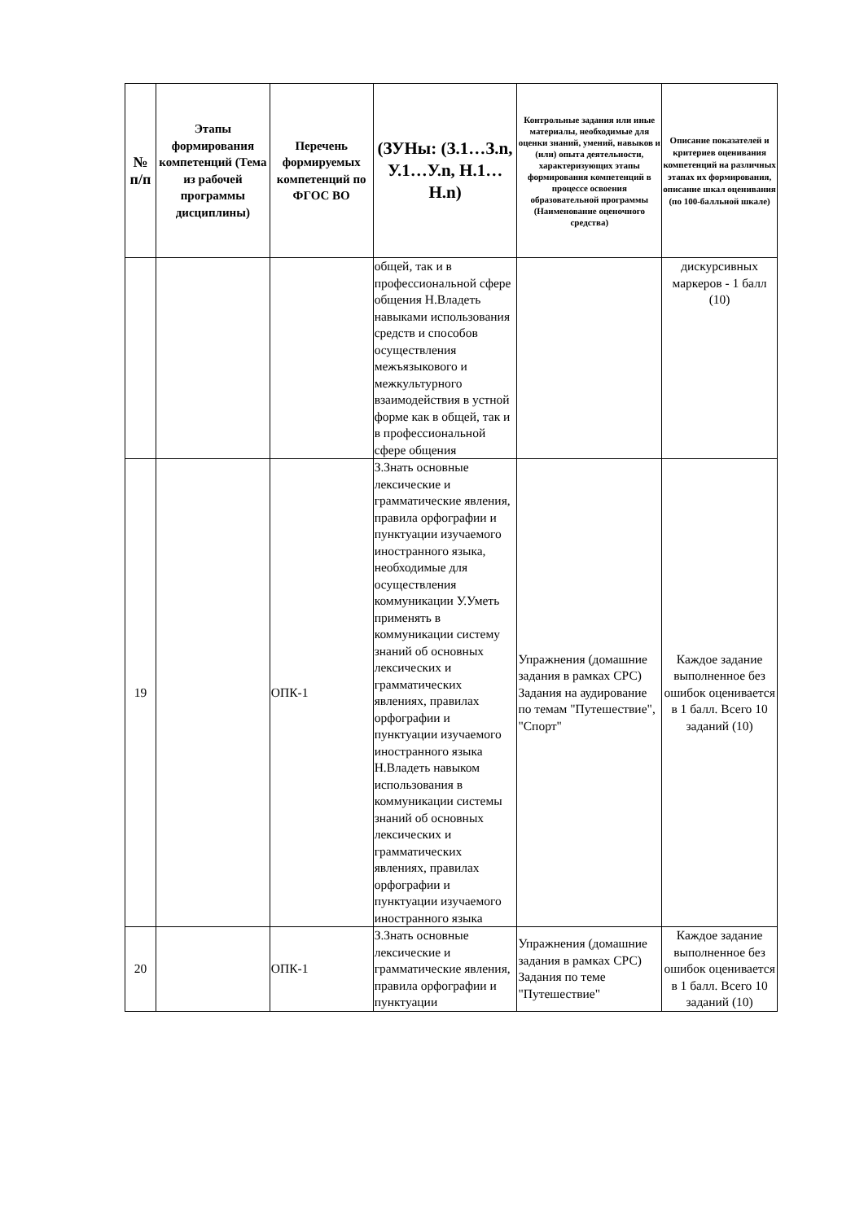| № п/п | Этапы формирования компетенций (Тема из рабочей программы дисциплины) | Перечень формируемых компетенций по ФГОС ВО | (ЗУНы: (З.1…З.n, У.1…У.n, Н.1…Н.n) | Контрольные задания или иные материалы, необходимые для оценки знаний, умений, навыков и (или) опыта деятельности, характеризующих этапы формирования компетенций в процессе освоения образовательной программы (Наименование оценочного средства) | Описание показателей и критериев оценивания компетенций на различных этапах их формирования, описание шкал оценивания (по 100-балльной шкале) |
| --- | --- | --- | --- | --- | --- |
| | | | общей, так и в профессиональной сфере общения Н.Владеть навыками использования средств и способов осуществления межъязыкового и межкультурного взаимодействия в устной форме как в общей, так и в профессиональной сфере общения | | дискурсивных маркеров - 1 балл (10) |
| 19 | | ОПК-1 | З.Знать основные лексические и грамматические явления, правила орфографии и пунктуации изучаемого иностранного языка, необходимые для осуществления коммуникации У.Уметь применять в коммуникации систему знаний об основных лексических и грамматических явлениях, правилах орфографии и пунктуации изучаемого иностранного языка Н.Владеть навыком использования в коммуникации системы знаний об основных лексических и грамматических явлениях, правилах орфографии и пунктуации изучаемого иностранного языка | Упражнения (домашние задания в рамках СРС) Задания на аудирование по темам "Путешествие", "Спорт" | Каждое задание выполненное без ошибок оценивается в 1 балл. Всего 10 заданий (10) |
| 20 | | ОПК-1 | З.Знать основные лексические и грамматические явления, правила орфографии и пунктуации | Упражнения (домашние задания в рамках СРС) Задания по теме "Путешествие" | Каждое задание выполненное без ошибок оценивается в 1 балл. Всего 10 заданий (10) |